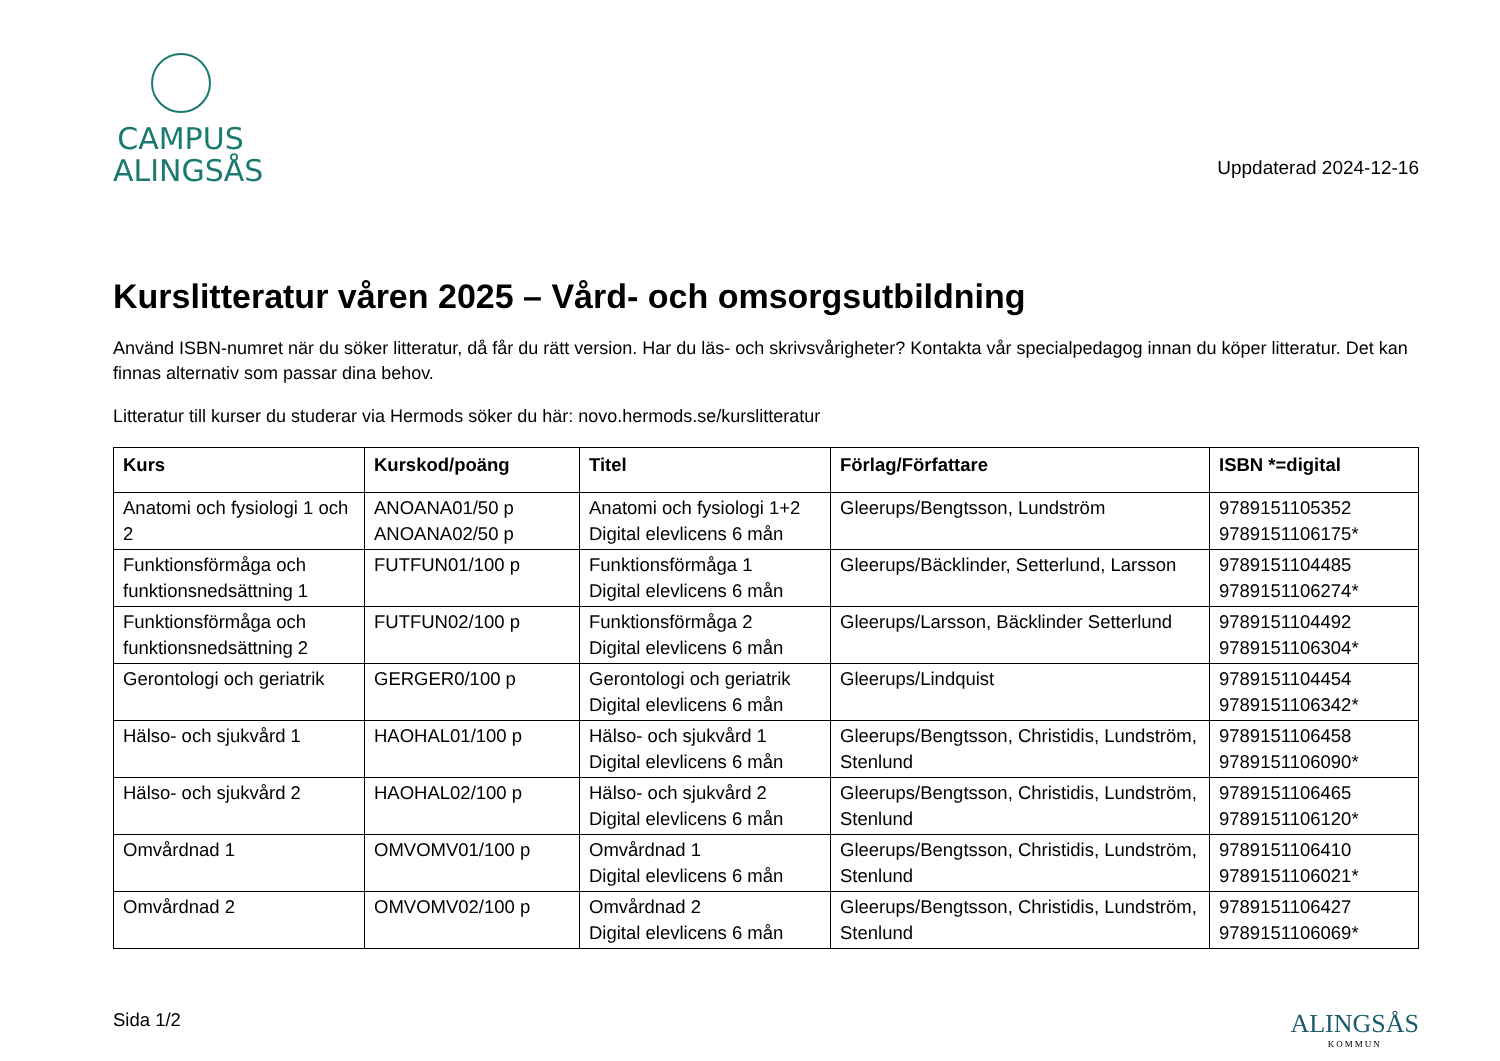CAMPUS
ALINGSÅS
Uppdaterad 2024-12-16
Kurslitteratur våren 2025 – Vård- och omsorgsutbildning
Använd ISBN-numret när du söker litteratur, då får du rätt version. Har du läs- och skrivsvårigheter? Kontakta vår specialpedagog innan du köper litteratur. Det kan finnas alternativ som passar dina behov.
Litteratur till kurser du studerar via Hermods söker du här: novo.hermods.se/kurslitteratur
| Kurs | Kurskod/poäng | Titel | Förlag/Författare | ISBN *=digital |
| --- | --- | --- | --- | --- |
| Anatomi och fysiologi 1 och 2 | ANOANA01/50 p ANOANA02/50 p | Anatomi och fysiologi 1+2 Digital elevlicens 6 mån | Gleerups/Bengtsson, Lundström | 9789151105352 9789151106175* |
| Funktionsförmåga och funktionsnedsättning 1 | FUTFUN01/100 p | Funktionsförmåga 1 Digital elevlicens 6 mån | Gleerups/Bäcklinder, Setterlund, Larsson | 9789151104485 9789151106274* |
| Funktionsförmåga och funktionsnedsättning 2 | FUTFUN02/100 p | Funktionsförmåga 2 Digital elevlicens 6 mån | Gleerups/Larsson, Bäcklinder Setterlund | 9789151104492 9789151106304* |
| Gerontologi och geriatrik | GERGER0/100 p | Gerontologi och geriatrik Digital elevlicens 6 mån | Gleerups/Lindquist | 9789151104454 9789151106342* |
| Hälso- och sjukvård 1 | HAOHAL01/100 p | Hälso- och sjukvård 1 Digital elevlicens 6 mån | Gleerups/Bengtsson, Christidis, Lundström, Stenlund | 9789151106458 9789151106090* |
| Hälso- och sjukvård 2 | HAOHAL02/100 p | Hälso- och sjukvård 2 Digital elevlicens 6 mån | Gleerups/Bengtsson, Christidis, Lundström, Stenlund | 9789151106465 9789151106120* |
| Omvårdnad 1 | OMVOMV01/100 p | Omvårdnad 1 Digital elevlicens 6 mån | Gleerups/Bengtsson, Christidis, Lundström, Stenlund | 9789151106410 9789151106021* |
| Omvårdnad 2 | OMVOMV02/100 p | Omvårdnad 2 Digital elevlicens 6 mån | Gleerups/Bengtsson, Christidis, Lundström, Stenlund | 9789151106427 9789151106069* |
Sida 1/2
ALINGSÅS
KOMMUN